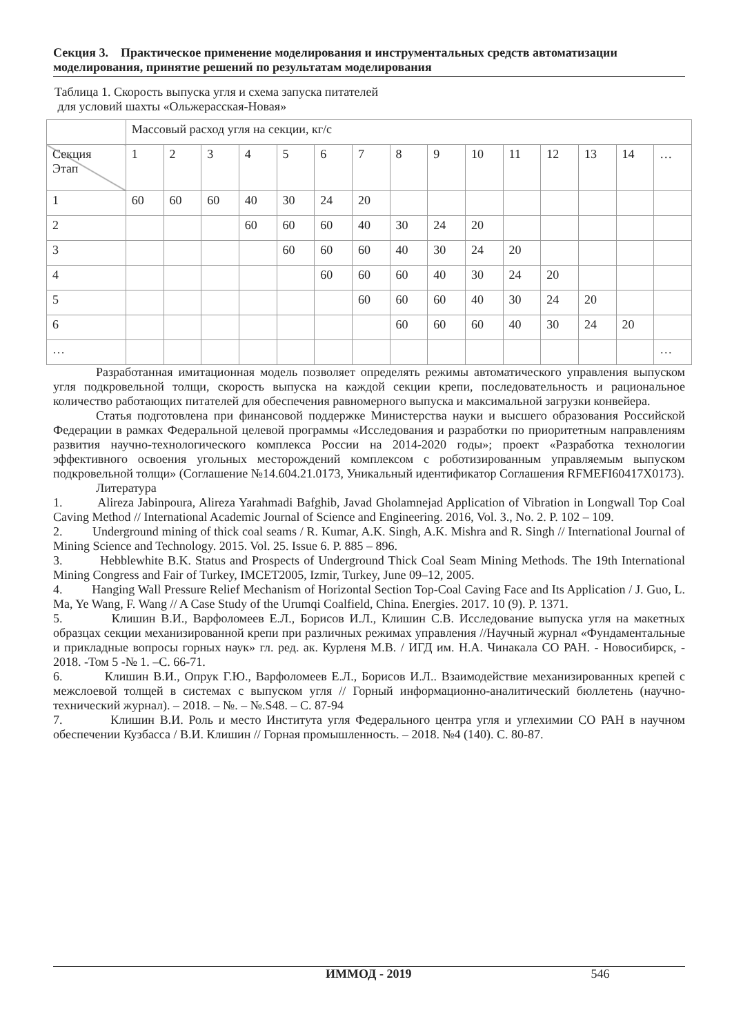Секция 3. Практическое применение моделирования и инструментальных средств автоматизации моделирования, принятие решений по результатам моделирования
Таблица 1. Скорость выпуска угля и схема запуска питателей
для условий шахты «Ольжерасская-Новая»
| | Массовый расход угля на секции, кг/с | | | | | | | | | | | | | | |
| Секция Этап | 1 | 2 | 3 | 4 | 5 | 6 | 7 | 8 | 9 | 10 | 11 | 12 | 13 | 14 | … |
| 1 | 60 | 60 | 60 | 40 | 30 | 24 | 20 | | | | | | | | |
| 2 | | | | 60 | 60 | 60 | 40 | 30 | 24 | 20 | | | | | |
| 3 | | | | | 60 | 60 | 60 | 40 | 30 | 24 | 20 | | | | |
| 4 | | | | | | 60 | 60 | 60 | 40 | 30 | 24 | 20 | | | |
| 5 | | | | | | | 60 | 60 | 60 | 40 | 30 | 24 | 20 | | |
| 6 | | | | | | | | 60 | 60 | 60 | 40 | 30 | 24 | 20 | |
| … | | | | | | | | | | | | | | | … |
Разработанная имитационная модель позволяет определять режимы автоматического управления выпуском угля подкровельной толщи, скорость выпуска на каждой секции крепи, последовательность и рациональное количество работающих питателей для обеспечения равномерного выпуска и максимальной загрузки конвейера.
Статья подготовлена при финансовой поддержке Министерства науки и высшего образования Российской Федерации в рамках Федеральной целевой программы «Исследования и разработки по приоритетным направлениям развития научно-технологического комплекса России на 2014-2020 годы»; проект «Разработка технологии эффективного освоения угольных месторождений комплексом с роботизированным управляемым выпуском подкровельной толщи» (Соглашение №14.604.21.0173, Уникальный идентификатор Соглашения RFMEFI60417X0173).
Литература
1. Alireza Jabinpoura, Alireza Yarahmadi Bafghib, Javad Gholamnejad Application of Vibration in Longwall Top Coal Caving Method // International Academic Journal of Science and Engineering. 2016, Vol. 3., No. 2. P. 102 – 109.
2. Underground mining of thick coal seams / R. Kumar, A.K. Singh, A.K. Mishra and R. Singh // International Journal of Mining Science and Technology. 2015. Vol. 25. Issue 6. P. 885 – 896.
3. Hebblewhite B.K. Status and Prospects of Underground Thick Coal Seam Mining Methods. The 19th International Mining Congress and Fair of Turkey, IMCET2005, Izmir, Turkey, June 09–12, 2005.
4. Hanging Wall Pressure Relief Mechanism of Horizontal Section Top-Coal Caving Face and Its Application / J. Guo, L. Ma, Ye Wang, F. Wang // A Case Study of the Urumqi Coalfield, China. Energies. 2017. 10 (9). P. 1371.
5. Клишин В.И., Варфоломеев Е.Л., Борисов И.Л., Клишин С.В. Исследование выпуска угля на макетных образцах секции механизированной крепи при различных режимах управления //Научный журнал «Фундаментальные и прикладные вопросы горных наук» гл. ред. ак. Курленя М.В. / ИГД им. Н.А. Чинакала СО РАН. - Новосибирск, - 2018. -Том 5 -№ 1. –С. 66-71.
6. Клишин В.И., Опрук Г.Ю., Варфоломеев Е.Л., Борисов И.Л.. Взаимодействие механизированных крепей с межслоевой толщей в системах с выпуском угля // Горный информационно-аналитический бюллетень (научно-технический журнал). – 2018. – №. – №.S48. – С. 87-94
7. Клишин В.И. Роль и место Института угля Федерального центра угля и углехимии СО РАН в научном обеспечении Кузбасса / В.И. Клишин // Горная промышленность. – 2018. №4 (140). С. 80-87.
ИММОД - 2019 546